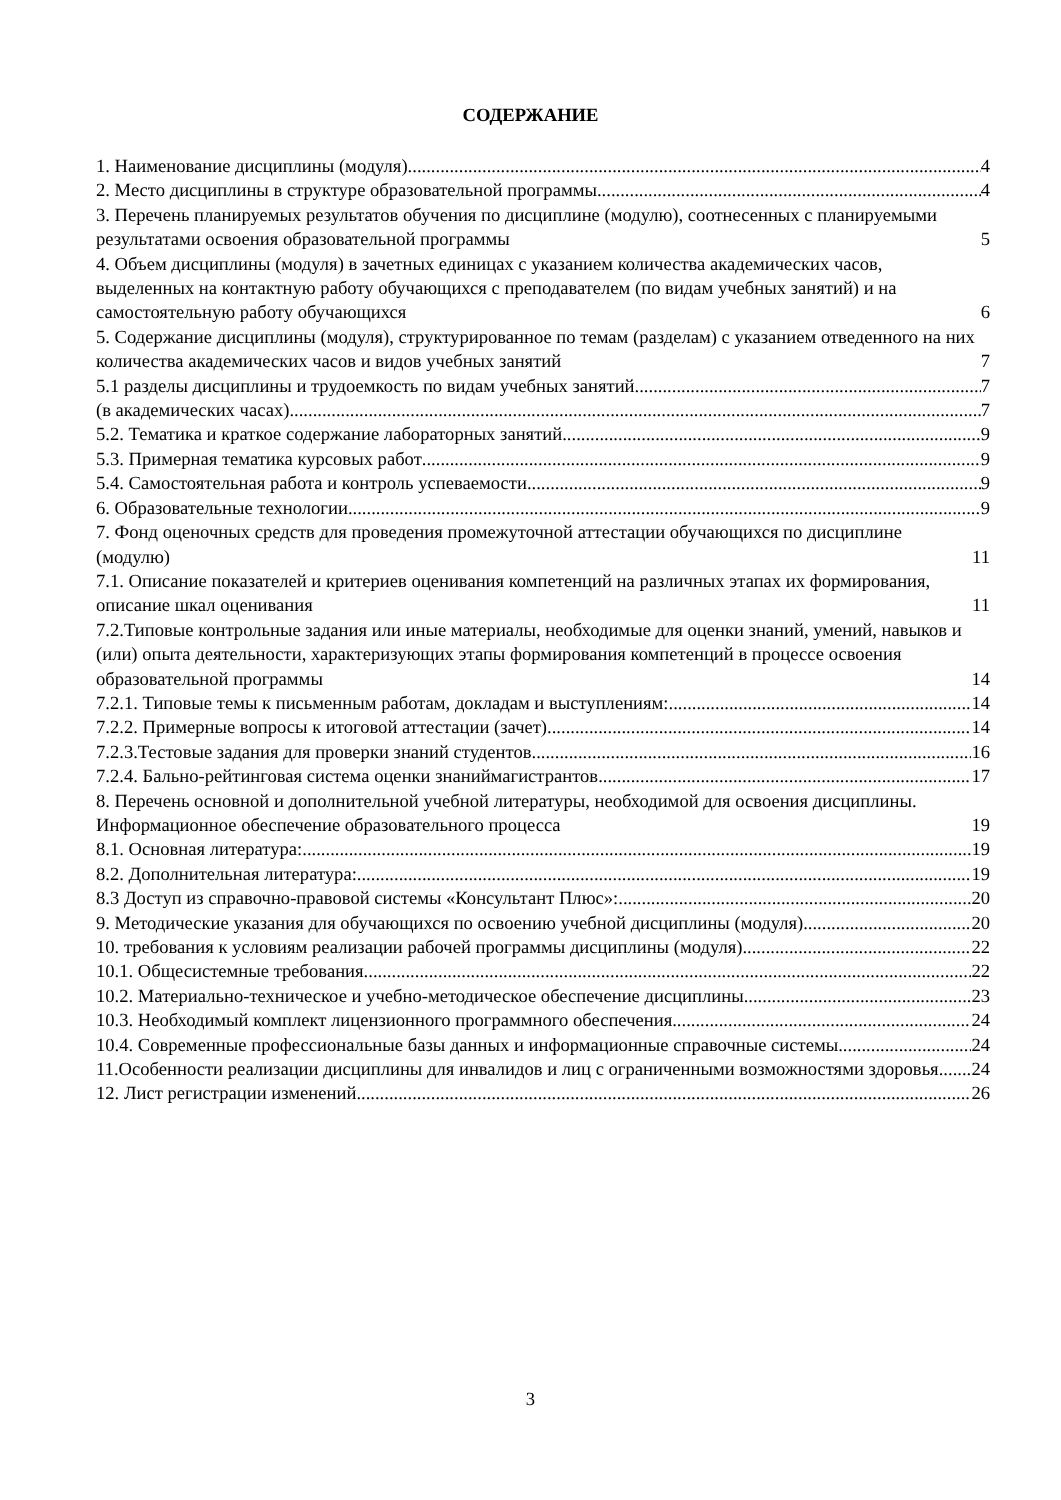СОДЕРЖАНИЕ
1. Наименование дисциплины (модуля) 4
2. Место дисциплины в структуре образовательной программы 4
3. Перечень планируемых результатов обучения по дисциплине (модулю), соотнесенных с планируемыми результатами освоения образовательной программы 5
4. Объем дисциплины (модуля) в зачетных единицах с указанием количества академических часов, выделенных на контактную работу обучающихся с преподавателем (по видам учебных занятий) и на самостоятельную работу обучающихся 6
5. Содержание дисциплины (модуля), структурированное по темам (разделам) с указанием отведенного на них количества академических часов и видов учебных занятий 7
5.1 разделы дисциплины и трудоемкость по видам учебных занятий 7
(в академических часах) 7
5.2. Тематика и краткое содержание лабораторных занятий 9
5.3. Примерная тематика курсовых работ 9
5.4. Самостоятельная работа и контроль успеваемости 9
6. Образовательные технологии 9
7. Фонд оценочных средств для проведения промежуточной аттестации обучающихся по дисциплине (модулю) 11
7.1. Описание показателей и критериев оценивания компетенций на различных этапах их формирования, описание шкал оценивания 11
7.2.Типовые контрольные задания или иные материалы, необходимые для оценки знаний, умений, навыков и (или) опыта деятельности, характеризующих этапы формирования компетенций в процессе освоения образовательной программы 14
7.2.1. Типовые темы к письменным работам, докладам и выступлениям: 14
7.2.2. Примерные вопросы к итоговой аттестации (зачет) 14
7.2.3.Тестовые задания для проверки знаний студентов 16
7.2.4. Бально-рейтинговая система оценки знаниймагистрантов 17
8. Перечень основной и дополнительной учебной литературы, необходимой для освоения дисциплины. Информационное обеспечение образовательного процесса 19
8.1. Основная литература: 19
8.2. Дополнительная литература: 19
8.3 Доступ из справочно-правовой системы «Консультант Плюс»: 20
9. Методические указания для обучающихся по освоению учебной дисциплины (модуля) 20
10. требования к условиям реализации рабочей программы дисциплины (модуля) 22
10.1. Общесистемные требования 22
10.2. Материально-техническое и учебно-методическое обеспечение дисциплины 23
10.3. Необходимый комплект лицензионного программного обеспечения 24
10.4. Современные профессиональные базы данных и информационные справочные системы 24
11.Особенности реализации дисциплины для инвалидов и лиц с ограниченными возможностями здоровья 24
12. Лист регистрации изменений 26
3